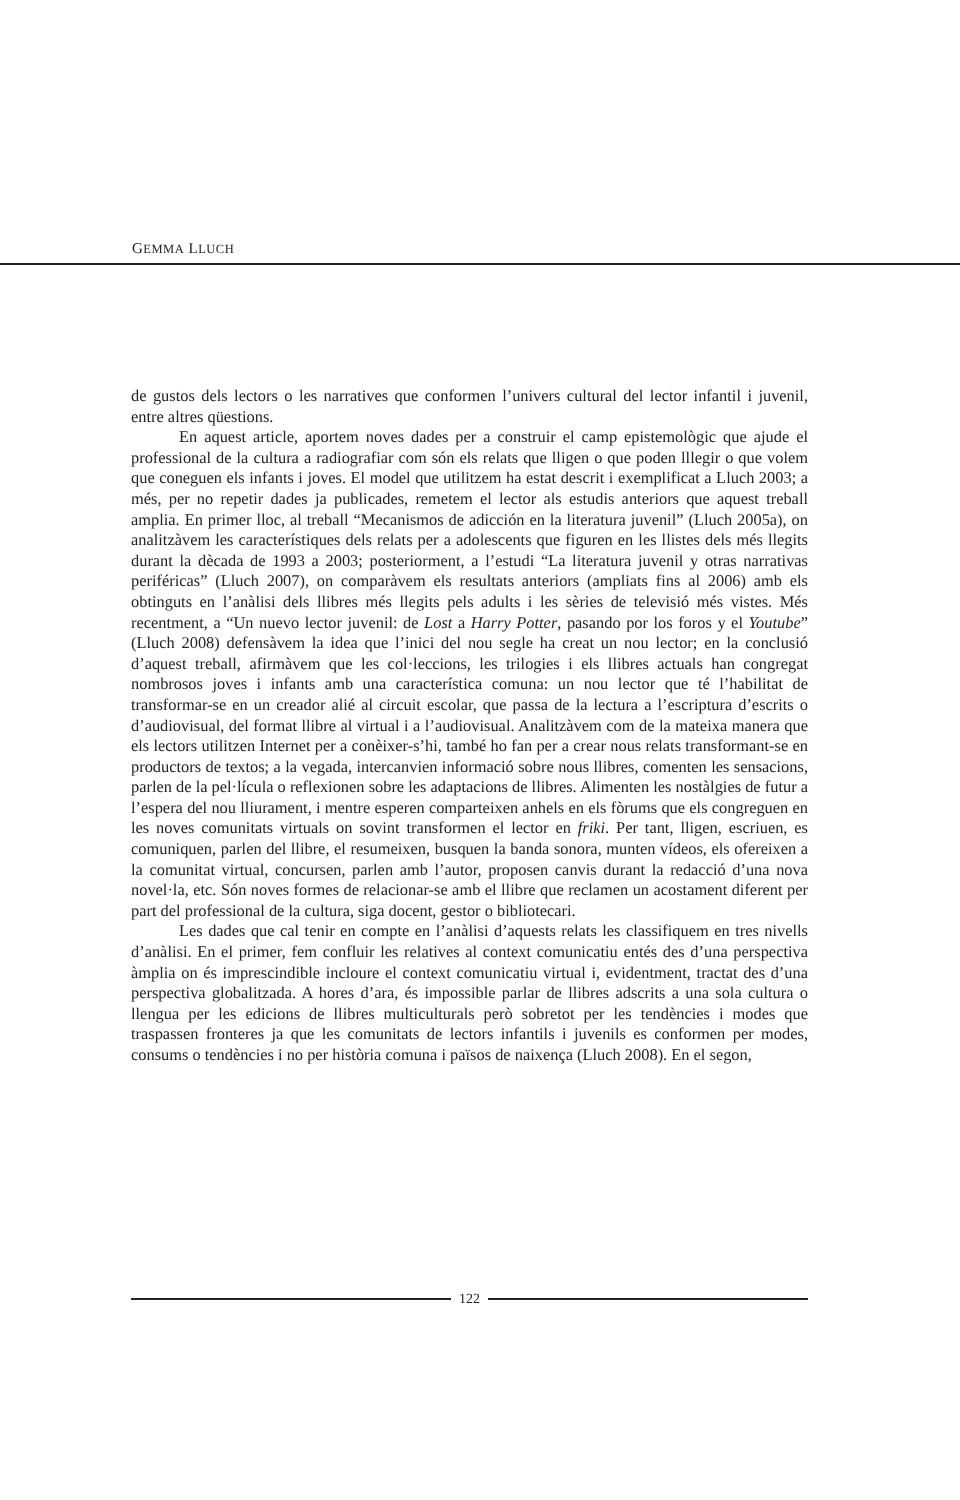GEMMA LLUCH
de gustos dels lectors o les narratives que conformen l’univers cultural del lector infantil i juvenil, entre altres qüestions.
En aquest article, aportem noves dades per a construir el camp epistemològic que ajude el professional de la cultura a radiografiar com són els relats que lligen o que poden lllegir o que volem que coneguen els infants i joves. El model que utilitzem ha estat descrit i exemplificat a Lluch 2003; a més, per no repetir dades ja publicades, remetem el lector als estudis anteriors que aquest treball amplia. En primer lloc, al treball “Mecanismos de adicción en la literatura juvenil” (Lluch 2005a), on analitzàvem les característiques dels relats per a adolescents que figuren en les llistes dels més llegits durant la dècada de 1993 a 2003; posteriorment, a l’estudi “La literatura juvenil y otras narrativas periféricas” (Lluch 2007), on comparàvem els resultats anteriors (ampliats fins al 2006) amb els obtinguts en l’anàlisi dels llibres més llegits pels adults i les sèries de televisió més vistes. Més recentment, a “Un nuevo lector juvenil: de Lost a Harry Potter, pasando por los foros y el Youtube” (Lluch 2008) defensàvem la idea que l’inici del nou segle ha creat un nou lector; en la conclusió d’aquest treball, afirmàvem que les col·leccions, les trilogies i els llibres actuals han congregat nombrosos joves i infants amb una característica comuna: un nou lector que té l’habilitat de transformar-se en un creador alié al circuit escolar, que passa de la lectura a l’escriptura d’escrits o d’audiovisual, del format llibre al virtual i a l’audiovisual. Analitzàvem com de la mateixa manera que els lectors utilitzen Internet per a conèixer-s’hi, també ho fan per a crear nous relats transformant-se en productors de textos; a la vegada, intercanvien informació sobre nous llibres, comenten les sensacions, parlen de la pel·lícula o reflexionen sobre les adaptacions de llibres. Alimenten les nostàlgies de futur a l’espera del nou lliurament, i mentre esperen comparteixen anhels en els fòrums que els congreguen en les noves comunitats virtuals on sovint transformen el lector en friki. Per tant, lligen, escriuen, es comuniquen, parlen del llibre, el resumeixen, busquen la banda sonora, munten vídeos, els ofereixen a la comunitat virtual, concursen, parlen amb l’autor, proposen canvis durant la redacció d’una nova novel·la, etc. Són noves formes de relacionar-se amb el llibre que reclamen un acostament diferent per part del professional de la cultura, siga docent, gestor o bibliotecari.
Les dades que cal tenir en compte en l’anàlisi d’aquests relats les classifiquem en tres nivells d’anàlisi. En el primer, fem confluir les relatives al context comunicatiu entés des d’una perspectiva àmplia on és imprescindible incloure el context comunicatiu virtual i, evidentment, tractat des d’una perspectiva globalitzada. A hores d’ara, és impossible parlar de llibres adscrits a una sola cultura o llengua per les edicions de llibres multiculturals però sobretot per les tendències i modes que traspassen fronteres ja que les comunitats de lectors infantils i juvenils es conformen per modes, consums o tendències i no per història comuna i països de naixença (Lluch 2008). En el segon,
122